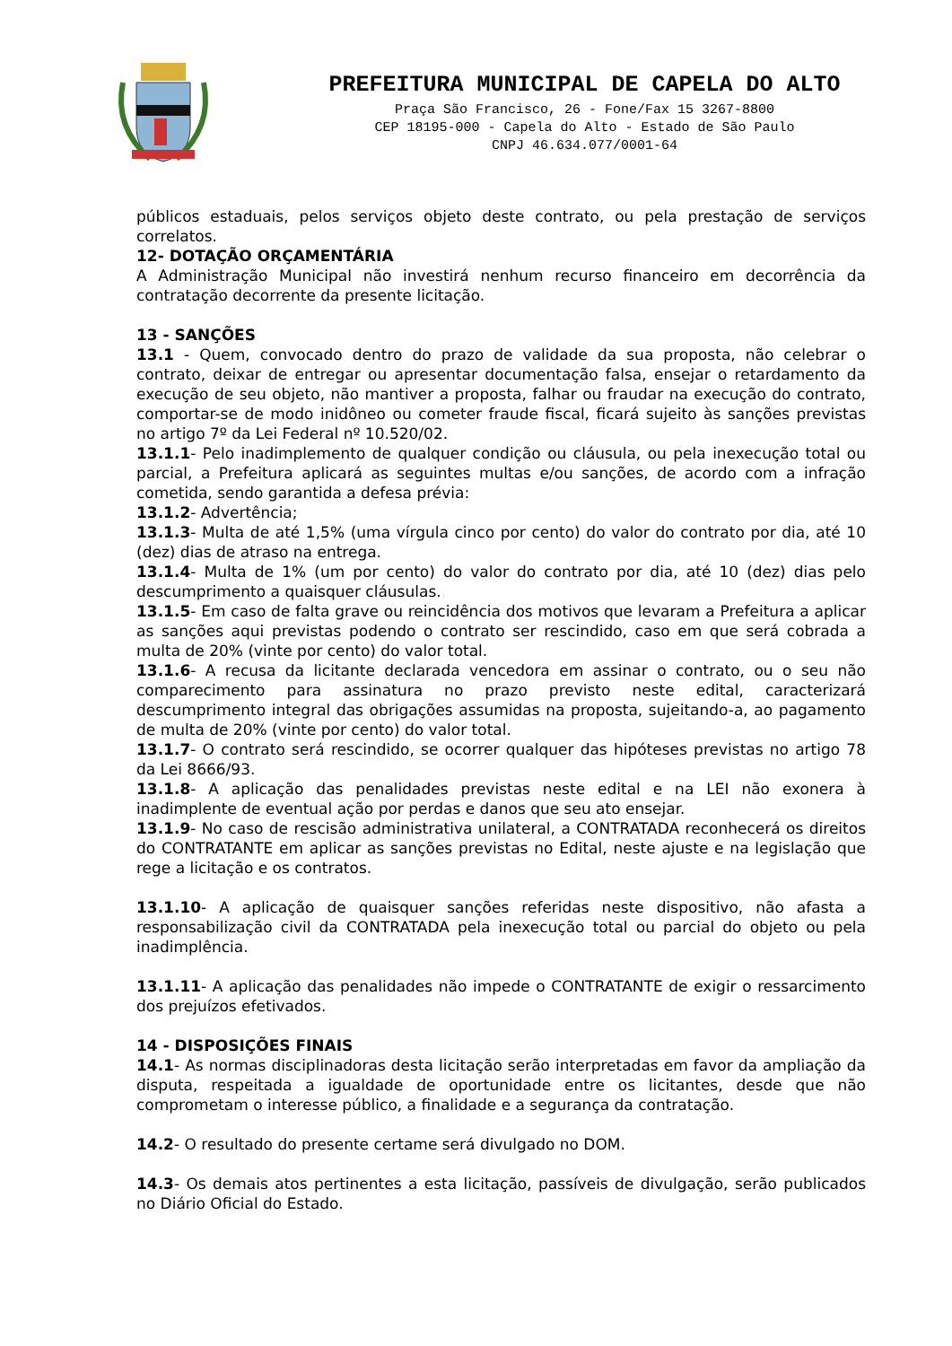PREFEITURA MUNICIPAL DE CAPELA DO ALTO
Praça São Francisco, 26 - Fone/Fax 15 3267-8800
CEP 18195-000 - Capela do Alto - Estado de São Paulo
CNPJ 46.634.077/0001-64
públicos estaduais, pelos serviços objeto deste contrato, ou pela prestação de serviços correlatos.
12- DOTAÇÃO ORÇAMENTÁRIA
A Administração Municipal não investirá nenhum recurso financeiro em decorrência da contratação decorrente da presente licitação.
13 - SANÇÕES
13.1 - Quem, convocado dentro do prazo de validade da sua proposta, não celebrar o contrato, deixar de entregar ou apresentar documentação falsa, ensejar o retardamento da execução de seu objeto, não mantiver a proposta, falhar ou fraudar na execução do contrato, comportar-se de modo inidôneo ou cometer fraude fiscal, ficará sujeito às sanções previstas no artigo 7º da Lei Federal nº 10.520/02.
13.1.1- Pelo inadimplemento de qualquer condição ou cláusula, ou pela inexecução total ou parcial, a Prefeitura aplicará as seguintes multas e/ou sanções, de acordo com a infração cometida, sendo garantida a defesa prévia:
13.1.2- Advertência;
13.1.3- Multa de até 1,5% (uma vírgula cinco por cento) do valor do contrato por dia, até 10 (dez) dias de atraso na entrega.
13.1.4- Multa de 1% (um por cento) do valor do contrato por dia, até 10 (dez) dias pelo descumprimento a quaisquer cláusulas.
13.1.5- Em caso de falta grave ou reincidência dos motivos que levaram a Prefeitura a aplicar as sanções aqui previstas podendo o contrato ser rescindido, caso em que será cobrada a multa de 20% (vinte por cento) do valor total.
13.1.6- A recusa da licitante declarada vencedora em assinar o contrato, ou o seu não comparecimento para assinatura no prazo previsto neste edital, caracterizará descumprimento integral das obrigações assumidas na proposta, sujeitando-a, ao pagamento de multa de 20% (vinte por cento) do valor total.
13.1.7- O contrato será rescindido, se ocorrer qualquer das hipóteses previstas no artigo 78 da Lei 8666/93.
13.1.8- A aplicação das penalidades previstas neste edital e na LEI não exonera à inadimplente de eventual ação por perdas e danos que seu ato ensejar.
13.1.9- No caso de rescisão administrativa unilateral, a CONTRATADA reconhecerá os direitos do CONTRATANTE em aplicar as sanções previstas no Edital, neste ajuste e na legislação que rege a licitação e os contratos.
13.1.10- A aplicação de quaisquer sanções referidas neste dispositivo, não afasta a responsabilização civil da CONTRATADA pela inexecução total ou parcial do objeto ou pela inadimplência.
13.1.11- A aplicação das penalidades não impede o CONTRATANTE de exigir o ressarcimento dos prejuízos efetivados.
14 - DISPOSIÇÕES FINAIS
14.1- As normas disciplinadoras desta licitação serão interpretadas em favor da ampliação da disputa, respeitada a igualdade de oportunidade entre os licitantes, desde que não comprometam o interesse público, a finalidade e a segurança da contratação.
14.2- O resultado do presente certame será divulgado no DOM.
14.3- Os demais atos pertinentes a esta licitação, passíveis de divulgação, serão publicados no Diário Oficial do Estado.